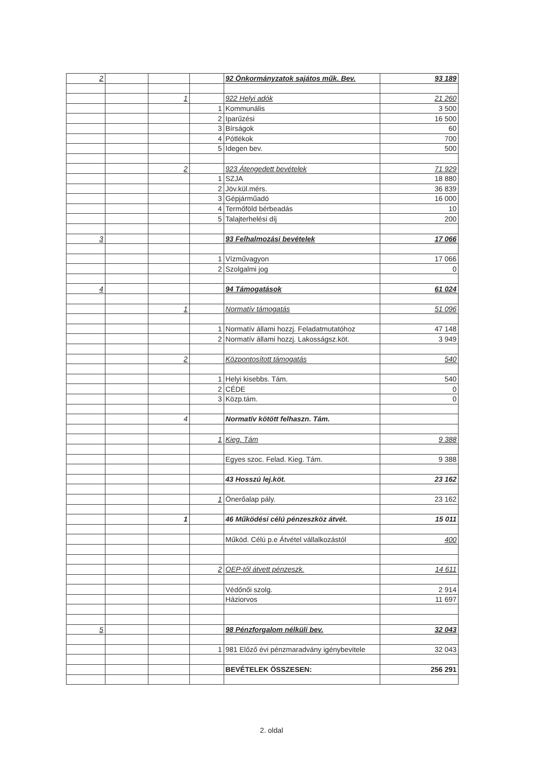| 2 | | | | 92 Önkormányzatok sajátos műk. Bev. | 93 189 |
| | | 1 | | 922 Helyi adók | 21 260 |
| | | | 1 | Kommunális | 3 500 |
| | | | 2 | Iparűzési | 16 500 |
| | | | 3 | Bírságok | 60 |
| | | | 4 | Pótlékok | 700 |
| | | | 5 | Idegen bev. | 500 |
| | | 2 | | 923 Átengedett bevételek | 71 929 |
| | | | 1 | SZJA | 18 880 |
| | | | 2 | Jöv.kül.mérs. | 36 839 |
| | | | 3 | Gépjárműadó | 16 000 |
| | | | 4 | Termőföld bérbeadás | 10 |
| | | | 5 | Talajterhelési díj | 200 |
| 3 | | | | 93 Felhalmozási bevételek | 17 066 |
| | | | 1 | Vízművagyon | 17 066 |
| | | | 2 | Szolgalmi jog | 0 |
| 4 | | | | 94 Támogatások | 61 024 |
| | | 1 | | Normatív támogatás | 51 096 |
| | | | 1 | Normatív állami hozzj. Feladatmutatóhoz | 47 148 |
| | | | 2 | Normatív állami hozzj. Lakosságsz.köt. | 3 949 |
| | | 2 | | Központosított támogatás | 540 |
| | | | 1 | Helyi kisebbs. Tám. | 540 |
| | | | 2 | CÉDE | 0 |
| | | | 3 | Közp.tám. | 0 |
| | | 4 | | Normatív kötött felhaszn. Tám. | |
| | | | 1 | Kieg. Tám | 9 388 |
| | | | | Egyes szoc. Felad. Kieg. Tám. | 9 388 |
| | | | | 43 Hosszú lej.köt. | 23 162 |
| | | | 1 | Önerőalap pály. | 23 162 |
| | | 1 | | 46 Működési célú pénzeszköz átvét. | 15 011 |
| | | | | Működ. Célú p.e Átvétel vállalkozástól | 400 |
| | | | 2 | OEP-től átvett pénzeszk. | 14 611 |
| | | | | Védőnői szolg. | 2 914 |
| | | | | Háziorvos | 11 697 |
| 5 | | | | 98 Pénzforgalom nélküli bev. | 32 043 |
| | | | 1 | 981 Előző évi pénzmaradvány igénybevitele | 32 043 |
| | | | | BEVÉTELEK ÖSSZESEN: | 256 291 |
2. oldal